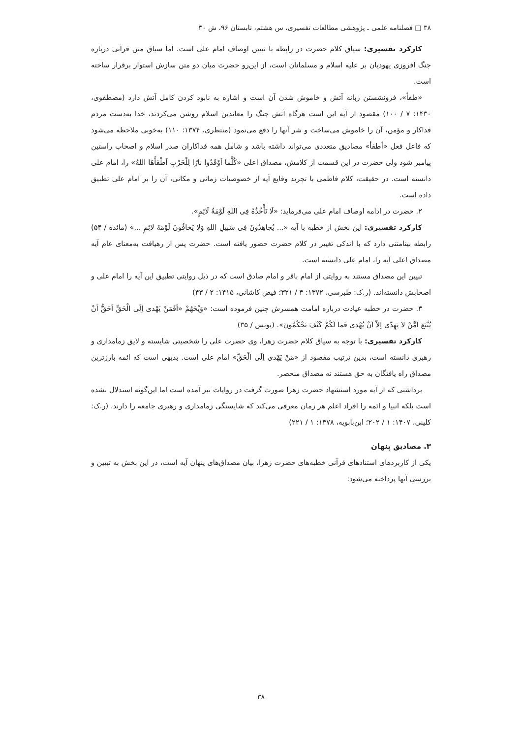۳۸ □ فصلنامه علمی ـ پژوهشی مطالعات تفسیری، س هشتم، تابستان ۹۶، ش ۳۰
کارکرد تفسیری: سیاق کلام حضرت در رابطه با تبیین اوصاف امام علی است. اما سیاق متن قرآنی درباره جنگ افروزی یهودیان بر علیه اسلام و مسلمانان است، از این‌رو حضرت میان دو متن سازش استوار برقرار ساخته است.
«طفأ»، فرونشستن زبانه آتش و خاموش شدن آن است و اشاره به نابود کردن کامل آتش دارد (مصطفوی، ۱۴۳۰: ۷ / ۱۰۰) مقصود از آیه این است هرگاه آتش جنگ را معاندین اسلام روشن می‌کردند، خدا به‌دست مردم فداکار و مؤمن، آن را خاموش می‌ساخت و شر آنها را دفع می‌نمود (منتظری، ۱۳۷۴: ۱۱۰) به‌خوبی ملاحظه می‌شود که فاعل فعل «أطفأ» مصادیق متعددی می‌تواند داشته باشد و شامل همه فداکاران صدر اسلام و اصحاب راستین پیامبر شود ولی حضرت در این قسمت از کلامش، مصداق اعلی «کُلَّما اَوْقَدُوا نارًا لِلْحَرْبِ اَطْفَأَهَا اللهُ» را، امام علی دانسته است. در حقیقت، کلام فاطمی با تجرید وقایع آیه از خصوصیات زمانی و مکانی، آن را بر امام علی تطبیق داده است.
۲. حضرت در ادامه اوصاف امام علی می‌فرماید: «لَا تَأْخُذُهُ فِی اللهِ لَوْمَةُ لَائِمٍ».
کارکرد تفسیری: این بخش از خطبه با آیه «... یُجاهِدُونَ فِی سَبیلِ اللهِ وَلا یَخافُونَ لَوْمَةَ لائِمٍ ...» (مائده / ۵۴) رابطه بینامتنی دارد که با اندکی تغییر در کلام حضرت حضور یافته است. حضرت پس از رهیافت به‌معنای عام آیه مصداق اعلی آیه را، امام علی دانسته است.
تبیین این مصداق مستند به روایتی از امام باقر و امام صادق است که در ذیل روایتی تطبیق این آیه را امام علی و اصحابش دانسته‌اند. (ر.ک: طبرسی، ۱۳۷۲: ۳ / ۳۲۱؛ فیض کاشانی، ۱۴۱۵: ۲ / ۴۳)
۳. حضرت در خطبه عیادت درباره امامت همسرش چنین فرموده است: «وَیْحَهُمْ «اَفَمَنْ یَهْدی اِلَی الْحَقِّ اَحَقُّ اَنْ یُتَّبَعَ اَمَّنْ لا یَهِدّی اِلاّ اَنْ یُهْدی فَما لَکُمْ کَیْفَ تَحْکُمُونَ». (یونس / ۳۵)
کارکرد تفسیری: با توجه به سیاق کلام حضرت زهرا، وی حضرت علی را شخصیتی شایسته و لایق زمامداری و رهبری دانسته است، بدین ترتیب مقصود از «مَنْ یَهْدی اِلَی الْحَقِّ» امام علی است. بدیهی است که ائمه بارزترین مصداق راه یافتگان به حق هستند نه مصداق منحصر.
برداشتی که از آیه مورد استشهاد حضرت زهرا صورت گرفت در روایات نیز آمده است اما این‌گونه استدلال نشده است بلکه انبیا و ائمه را افراد اعلم هر زمان معرفی می‌کند که شایستگی زمامداری و رهبری جامعه را دارند. (ر.ک: کلینی، ۱۴۰۷: ۱ / ۲۰۲؛ ابن‌بابویه، ۱۳۷۸: ۱ / ۲۲۱)
۳. مصادیق پنهان
یکی از کاربردهای استنادهای قرآنی خطبه‌های حضرت زهرا، بیان مصداق‌های پنهان آیه است، در این بخش به تبیین و بررسی آنها پرداخته می‌شود:
۳۸